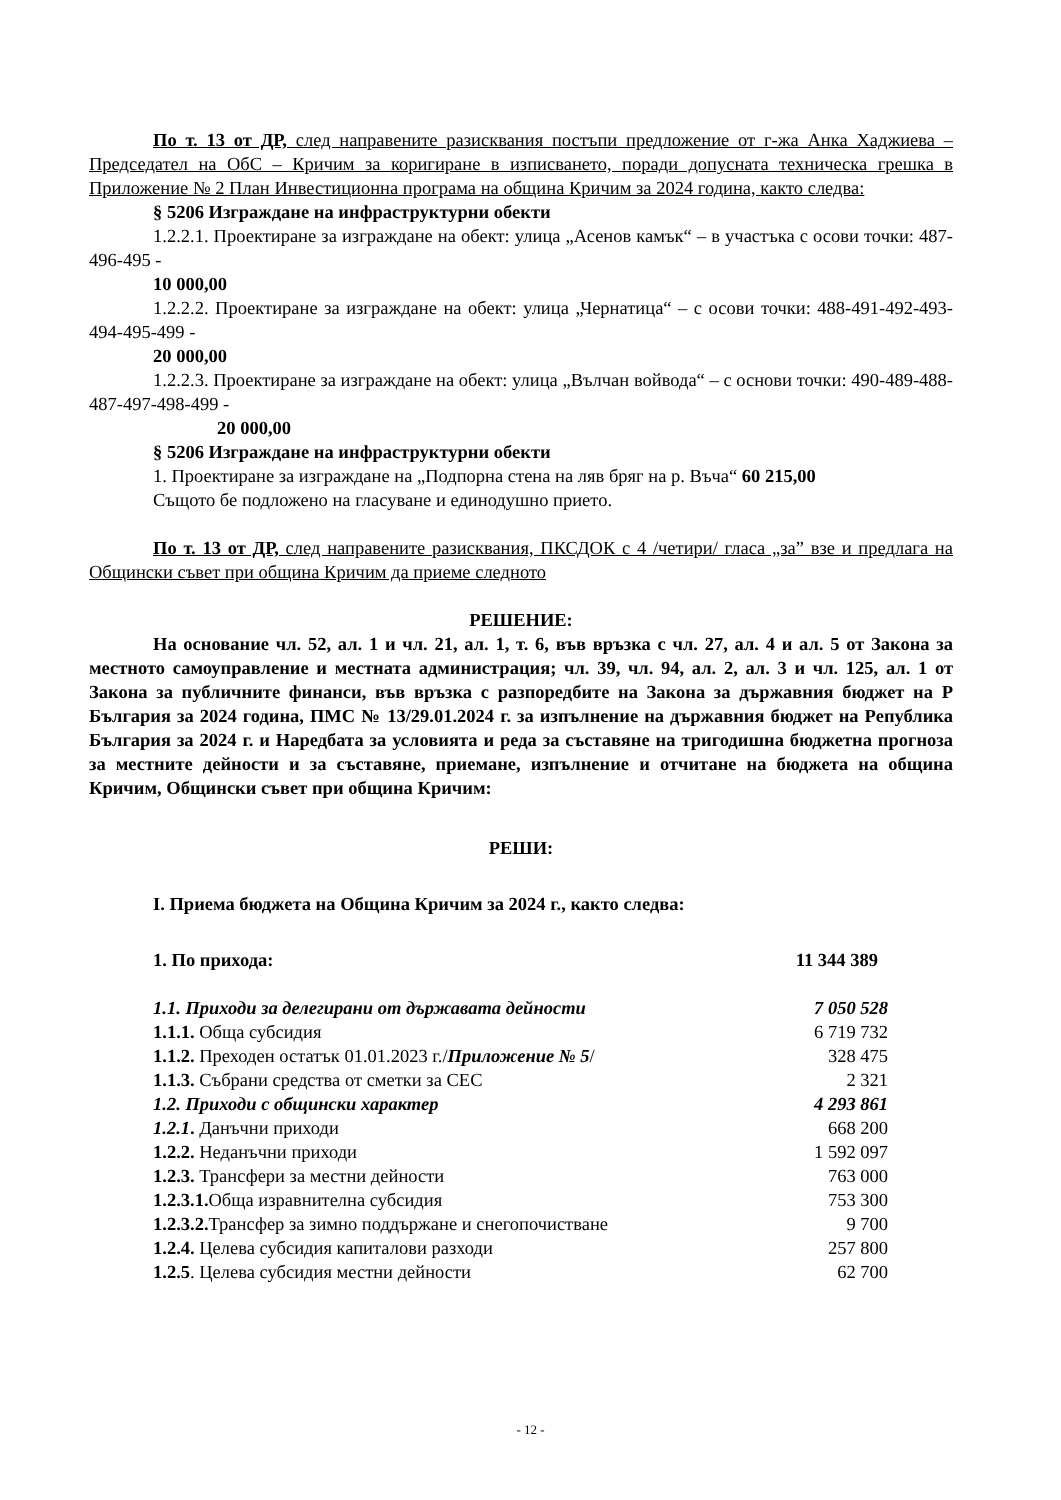По т. 13 от ДР, след направените разисквания постъпи предложение от г-жа Анка Хаджиева – Председател на ОбС – Кричим за коригиране в изписването, поради допусната техническа грешка в Приложение № 2 План Инвестиционна програма на община Кричим за 2024 година, както следва:
§ 5206 Изграждане на инфраструктурни обекти
1.2.2.1. Проектиране за изграждане на обект: улица „Асенов камък“ – в участъка с осови точки: 487-496-495 -
10 000,00
1.2.2.2. Проектиране за изграждане на обект: улица „Чернатица“ – с осови точки: 488-491-492-493-494-495-499 -
20 000,00
1.2.2.3. Проектиране за изграждане на обект: улица „Вълчан войвода“ – с основи точки: 490-489-488-487-497-498-499 -
20 000,00
§ 5206 Изграждане на инфраструктурни обекти
1. Проектиране за изграждане на „Подпорна стена на ляв бряг на р. Въча“ 60 215,00
Същото бе подложено на гласуване и единодушно прието.
По т. 13 от ДР, след направените разисквания, ПКСДОК с 4 /четири/ гласа „за” взе и предлага на Общински съвет при община Кричим да приеме следното
РЕШЕНИЕ:
На основание чл. 52, ал. 1 и чл. 21, ал. 1, т. 6, във връзка с чл. 27, ал. 4 и ал. 5 от Закона за местното самоуправление и местната администрация; чл. 39, чл. 94, ал. 2, ал. 3 и чл. 125, ал. 1 от Закона за публичните финанси, във връзка с разпоредбите на Закона за държавния бюджет на Р България за 2024 година, ПМС № 13/29.01.2024 г. за изпълнение на държавния бюджет на Република България за 2024 г. и Наредбата за условията и реда за съставяне на тригодишна бюджетна прогноза за местните дейности и за съставяне, приемане, изпълнение и отчитане на бюджета на община Кричим, Общински съвет при община Кричим:
РЕШИ:
I. Приема бюджета на Община Кричим за 2024 г., както следва:
| 1. По прихода: | 11 344 389 |
| 1.1. Приходи за делегирани от държавата дейности | 7 050 528 |
| 1.1.1. Обща субсидия | 6 719 732 |
| 1.1.2. Преходен остатък 01.01.2023 г./ Приложение № 5 / | 328 475 |
| 1.1.3. Събрани средства от сметки за СЕС | 2 321 |
| 1.2. Приходи с общински характер | 4 293 861 |
| 1.2.1 . Данъчни приходи | 668 200 |
| 1.2.2. Неданъчни приходи | 1 592 097 |
| 1.2.3. Трансфери за местни дейности | 763 000 |
| 1.2.3.1. Обща изравнителна субсидия | 753 300 |
| 1.2.3.2. Трансфер за зимно поддържане и снегопочистване | 9 700 |
| 1.2.4. Целева субсидия капиталови разходи | 257 800 |
| 1.2.5 . Целева субсидия местни дейности | 62 700 |
- 12 -